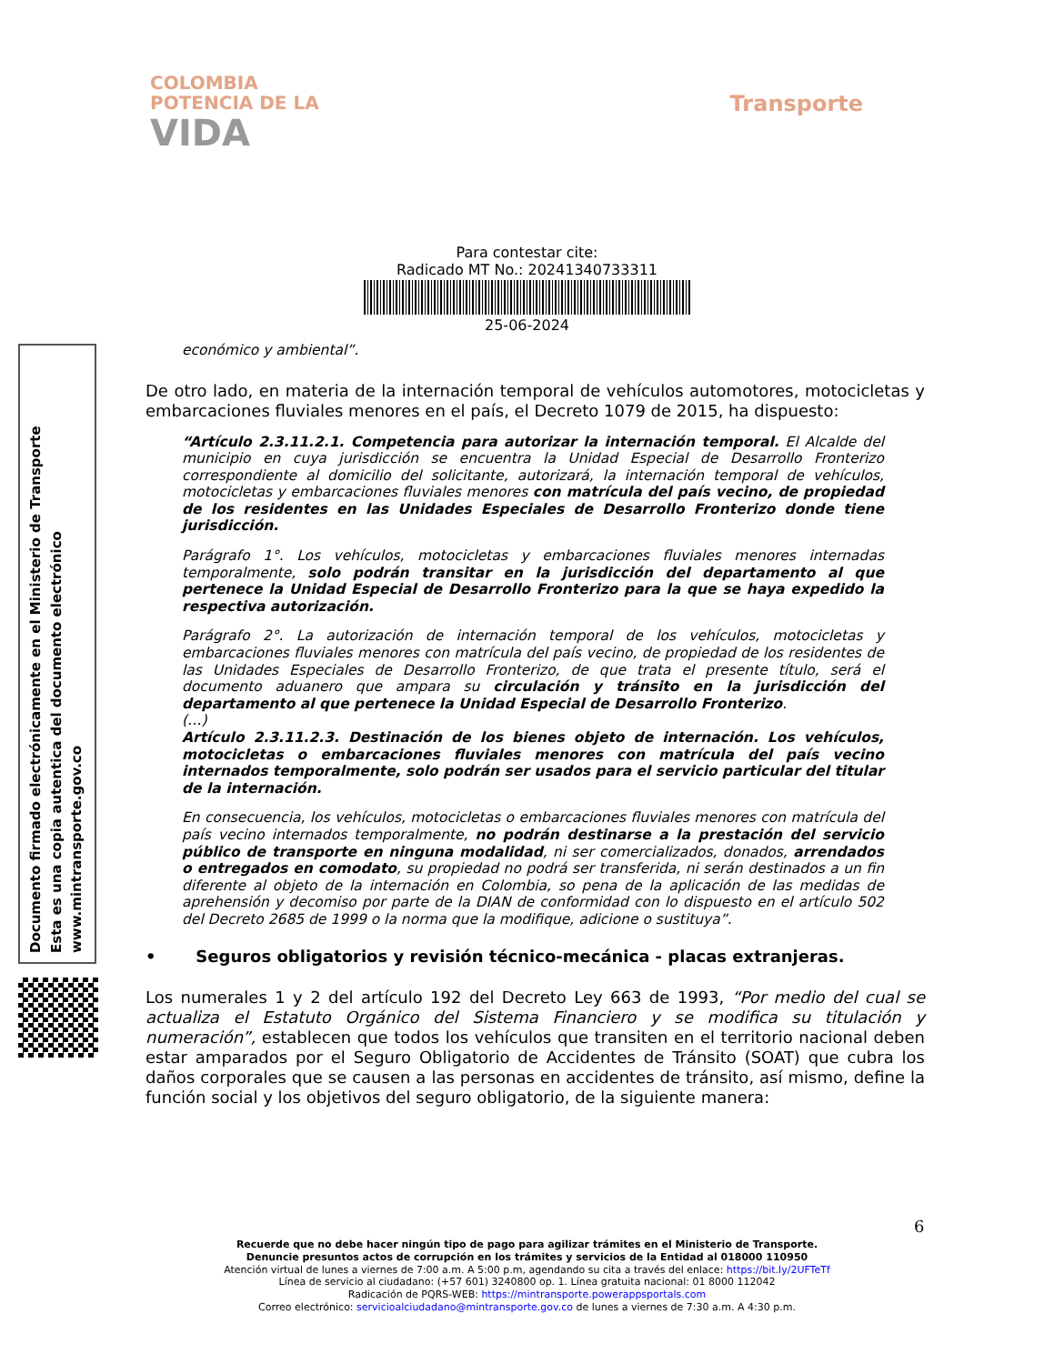COLOMBIA
POTENCIA DE LA
VIDA
Transporte
Para contestar cite:
Radicado MT No.: 20241340733311
25-06-2024
Documento firmado electrónicamente en el Ministerio de Transporte
Esta es una copia autentica del documento electrónico
www.mintransporte.gov.co
económico y ambiental”.
De otro lado, en materia de la internación temporal de vehículos automotores, motocicletas y embarcaciones fluviales menores en el país, el Decreto 1079 de 2015, ha dispuesto:
“Artículo 2.3.11.2.1. Competencia para autorizar la internación temporal. El Alcalde del municipio en cuya jurisdicción se encuentra la Unidad Especial de Desarrollo Fronterizo correspondiente al domicilio del solicitante, autorizará, la internación temporal de vehículos, motocicletas y embarcaciones fluviales menores con matrícula del país vecino, de propiedad de los residentes en las Unidades Especiales de Desarrollo Fronterizo donde tiene jurisdicción.
Parágrafo 1°. Los vehículos, motocicletas y embarcaciones fluviales menores internadas temporalmente, solo podrán transitar en la jurisdicción del departamento al que pertenece la Unidad Especial de Desarrollo Fronterizo para la que se haya expedido la respectiva autorización.
Parágrafo 2°. La autorización de internación temporal de los vehículos, motocicletas y embarcaciones fluviales menores con matrícula del país vecino, de propiedad de los residentes de las Unidades Especiales de Desarrollo Fronterizo, de que trata el presente título, será el documento aduanero que ampara su circulación y tránsito en la jurisdicción del departamento al que pertenece la Unidad Especial de Desarrollo Fronterizo.
(…)
Artículo 2.3.11.2.3. Destinación de los bienes objeto de internación. Los vehículos, motocicletas o embarcaciones fluviales menores con matrícula del país vecino internados temporalmente, solo podrán ser usados para el servicio particular del titular de la internación.
En consecuencia, los vehículos, motocicletas o embarcaciones fluviales menores con matrícula del país vecino internados temporalmente, no podrán destinarse a la prestación del servicio público de transporte en ninguna modalidad, ni ser comercializados, donados, arrendados o entregados en comodato, su propiedad no podrá ser transferida, ni serán destinados a un fin diferente al objeto de la internación en Colombia, so pena de la aplicación de las medidas de aprehensión y decomiso por parte de la DIAN de conformidad con lo dispuesto en el artículo 502 del Decreto 2685 de 1999 o la norma que la modifique, adicione o sustituya”.
• Seguros obligatorios y revisión técnico-mecánica - placas extranjeras.
Los numerales 1 y 2 del artículo 192 del Decreto Ley 663 de 1993, “Por medio del cual se actualiza el Estatuto Orgánico del Sistema Financiero y se modifica su titulación y numeración”, establecen que todos los vehículos que transiten en el territorio nacional deben estar amparados por el Seguro Obligatorio de Accidentes de Tránsito (SOAT) que cubra los daños corporales que se causen a las personas en accidentes de tránsito, así mismo, define la función social y los objetivos del seguro obligatorio, de la siguiente manera:
6
Recuerde que no debe hacer ningún tipo de pago para agilizar trámites en el Ministerio de Transporte.
Denuncie presuntos actos de corrupción en los trámites y servicios de la Entidad al 018000 110950
Atención virtual de lunes a viernes de 7:00 a.m. A 5:00 p.m, agendando su cita a través del enlace: https://bit.ly/2UFTeTf
Línea de servicio al ciudadano: (+57 601) 3240800 op. 1. Línea gratuita nacional: 01 8000 112042
Radicación de PQRS-WEB: https://mintransporte.powerappsportals.com
Correo electrónico: servicioalciudadano@mintransporte.gov.co de lunes a viernes de 7:30 a.m. A 4:30 p.m.